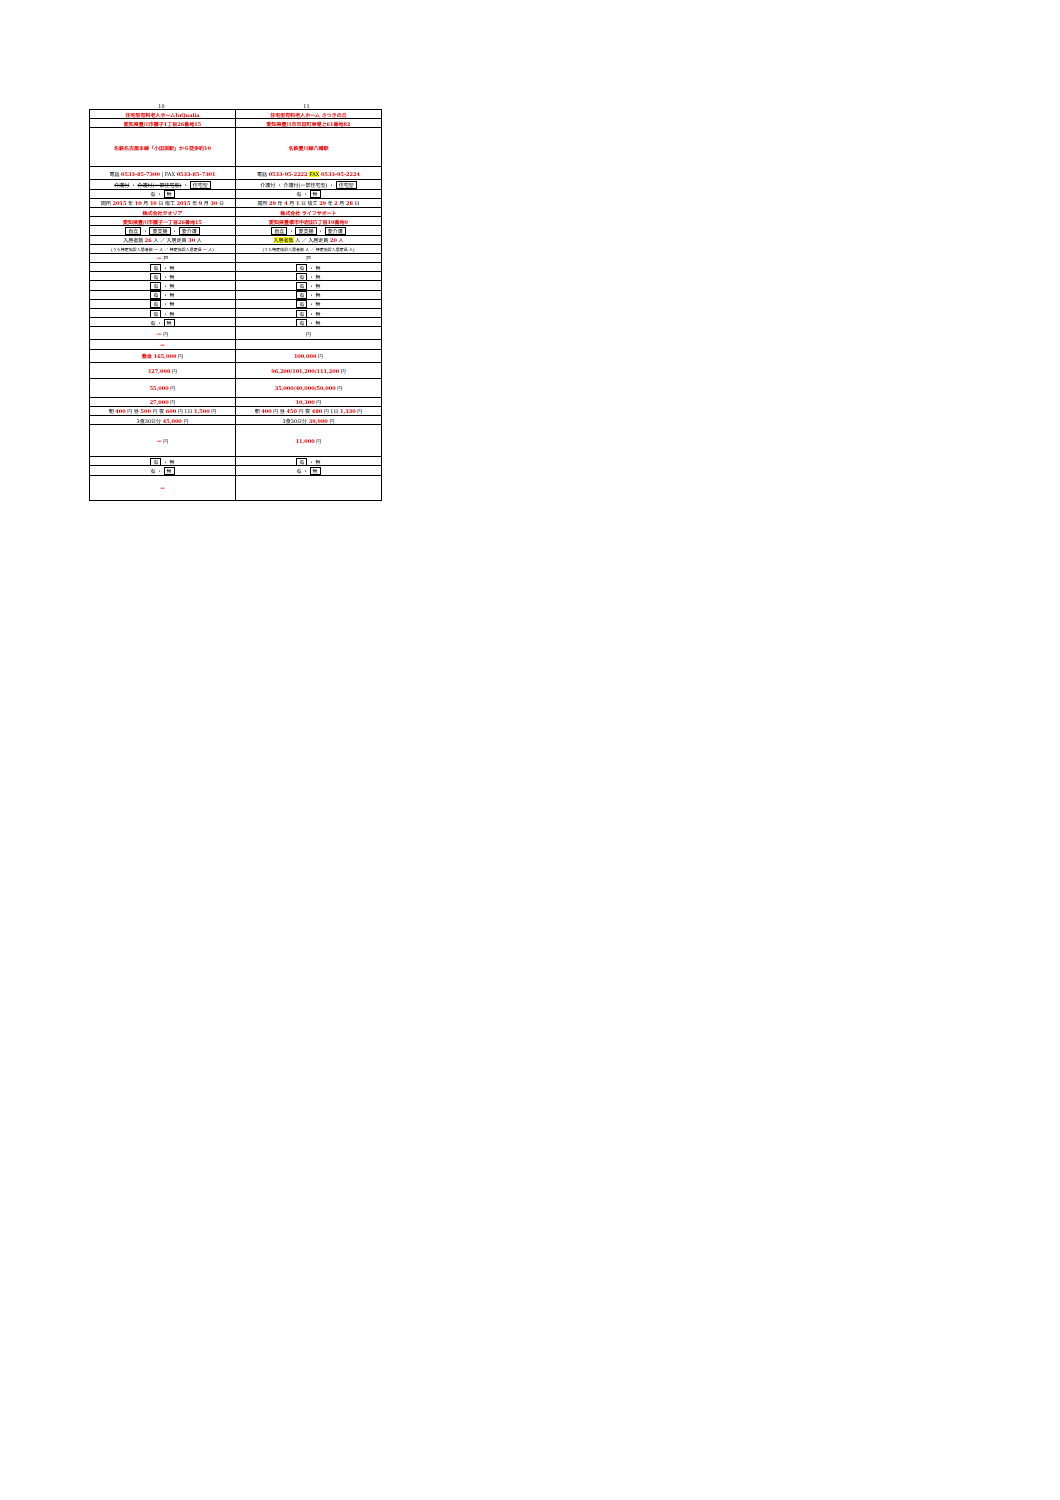10 11
| 住宅型有料老人ホームInQualia | 住宅型有料老人ホーム さつきの丘 |
| 愛知県豊川市雛子1丁目26番地15 | 愛知県豊川市市田町東堤上61番地82 |
| 名鉄名古屋本線「小田渕駅」から徒歩約10 | 名鉄豊川線八幡駅 |
| 電話 0533-85-7300 / FAX 0533-85-7301 | 電話 0533-95-2222 FAX 0533-95-2224 |
| 介護付 ・ 介護付(一部住宅型) ・ 住宅型 | 介護付 ・ 介護付(一部住宅型) ・ 住宅型 |
| 有 ・ 無 | 有 ・ 無 |
| 開所 2015 年 10 月 10 日 竣工 2015 年 9 月 30 日 | 開所 29 年 4 月 1 日 竣工 29 年 2 月 28 日 |
| 株式会社クオリア | 株式会社 ライフサポート |
| 愛知県豊川市雛子一丁目26番地15 | 愛知県豊橋市中岩田5丁目10番地9 |
| 自立 ・ 要支援 ・ 要介護 | 自立 ・ 要支援 ・ 要介護 |
| 入居者数 26 人 ／ 入居定員 30 人 | 入居者数 人 ／ 入居定員 20 人 |
| (うち特定施設入居者数 ー 人 ／ 特定施設入居定員 ー 人) | (うち特定施設入居者数 人 ／ 特定施設入居定員 人) |
| ー 戸 | 戸 |
| 有 ・ 無 | 有 ・ 無 |
| 有 ・ 無 | 有 ・ 無 |
| 有 ・ 無 | 有 ・ 無 |
| 有 ・ 無 | 有 ・ 無 |
| 有 ・ 無 | 有 ・ 無 |
| 有 ・ 無 | 有 ・ 無 |
| 有 ・ 無 | 有 ・ 無 |
| ー 円 | 円 |
| ー | |
| 敷金 165,000 円 | 100,000 円 |
| 127,000 円 | 96,200/101,200/111,200 円 |
| 55,000 円 | 35,000/40,000/50,000 円 |
| 27,000 円 | 10,300 円 |
| 朝 400 円 昼 500 円 夜 600 円 1日 1,500 円 | 朝 400 円 昼 450 円 夜 480 円 1日 1,330 円 |
| 3食30日分 45,000 円 | 3食30日分 39,900 円 |
| ー 円 | 11,000 円 |
| 有 ・ 無 | 有 ・ 無 |
| 有 ・ 無 | 有 ・ 無 |
| ー | |